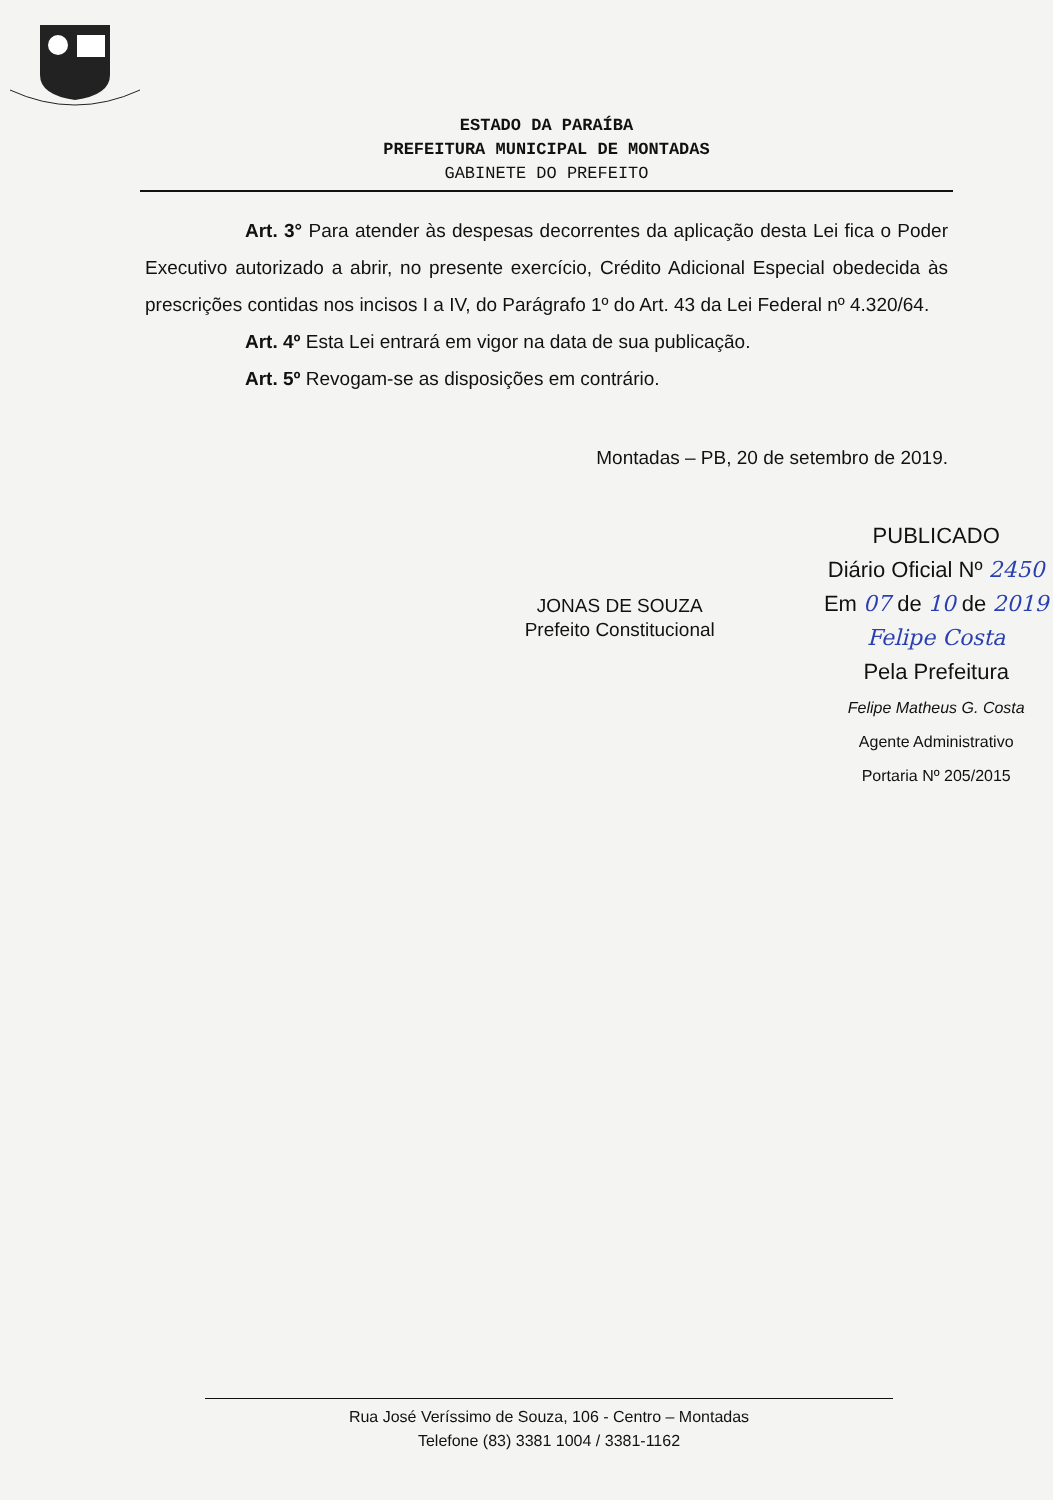ESTADO DA PARAÍBA
PREFEITURA MUNICIPAL DE MONTADAS
GABINETE DO PREFEITO
Art. 3° Para atender às despesas decorrentes da aplicação desta Lei fica o Poder Executivo autorizado a abrir, no presente exercício, Crédito Adicional Especial obedecida às prescrições contidas nos incisos I a IV, do Parágrafo 1º do Art. 43 da Lei Federal nº 4.320/64.
Art. 4º Esta Lei entrará em vigor na data de sua publicação.
Art. 5º Revogam-se as disposições em contrário.
Montadas – PB, 20 de setembro de 2019.
JONAS DE SOUZA
Prefeito Constitucional
PUBLICADO
Diário Oficial Nº 2450
Em 07 de 10 de 2019
Felipe Costa
Pela Prefeitura
Felipe Matheus G. Costa
Agente Administrativo
Portaria Nº 205/2015
Rua José Veríssimo de Souza, 106 - Centro – Montadas
Telefone (83) 3381 1004 / 3381-1162